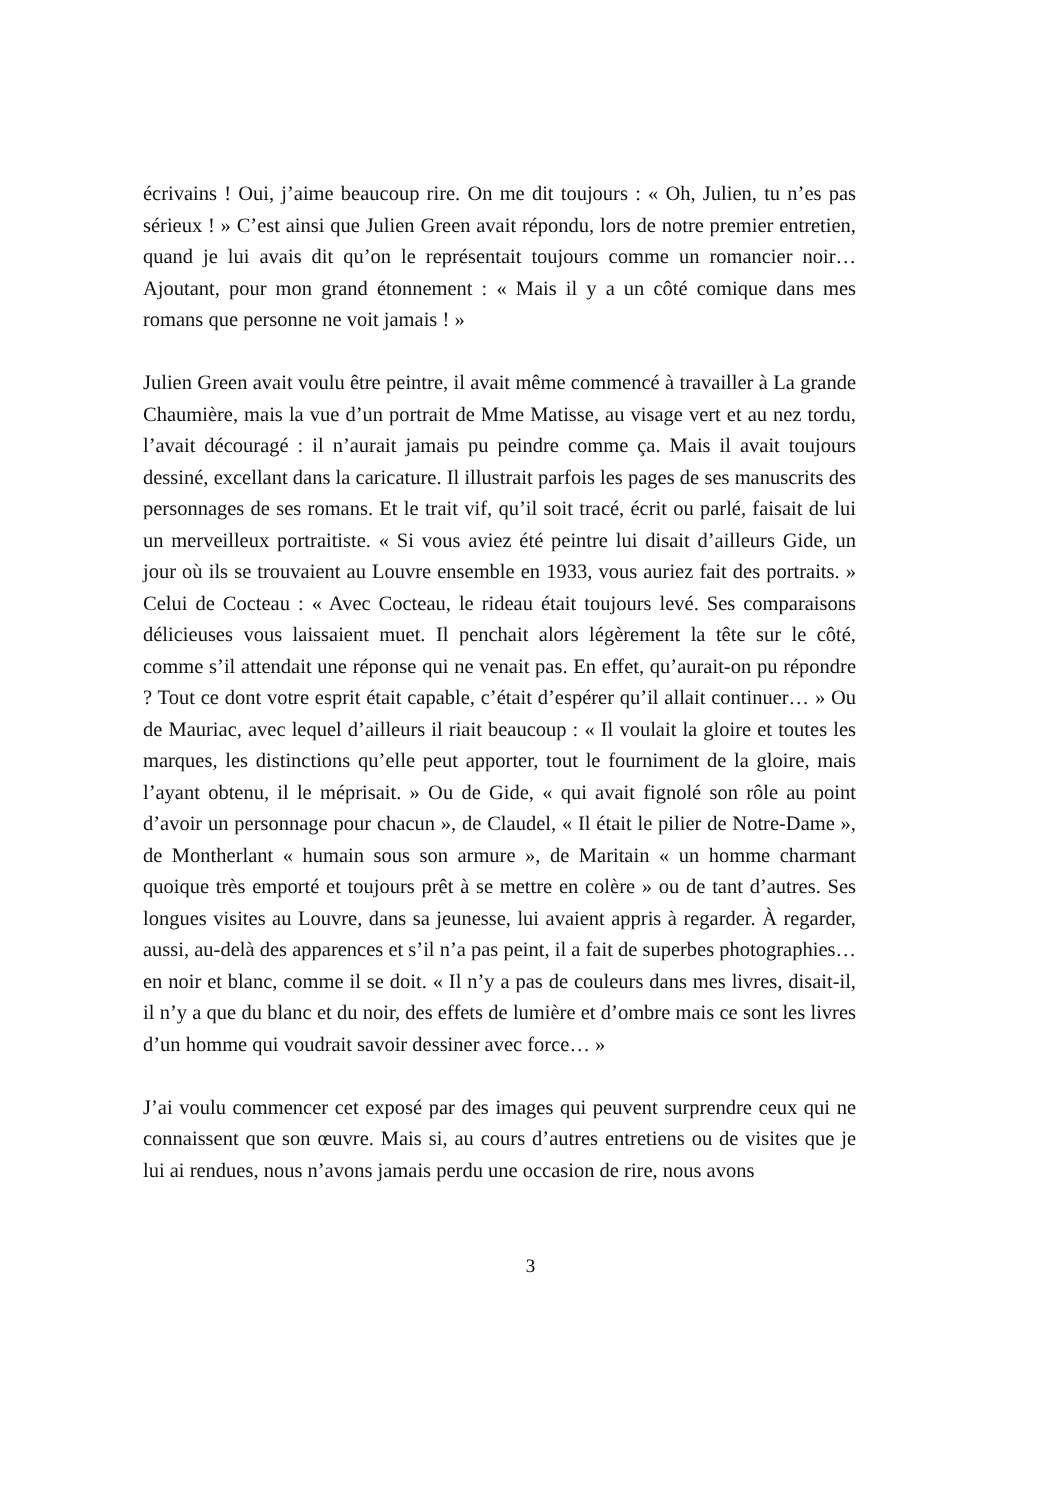écrivains ! Oui, j’aime beaucoup rire. On me dit toujours : « Oh, Julien, tu n’es pas sérieux ! » C’est ainsi que Julien Green avait répondu, lors de notre premier entretien, quand je lui avais dit qu’on le représentait toujours comme un romancier noir… Ajoutant, pour mon grand étonnement : « Mais il y a un côté comique dans mes romans que personne ne voit jamais ! »
Julien Green avait voulu être peintre, il avait même commencé à travailler à La grande Chaumière, mais la vue d’un portrait de Mme Matisse, au visage vert et au nez tordu, l’avait découragé : il n’aurait jamais pu peindre comme ça. Mais il avait toujours dessiné, excellant dans la caricature. Il illustrait parfois les pages de ses manuscrits des personnages de ses romans. Et le trait vif, qu’il soit tracé, écrit ou parlé, faisait de lui un merveilleux portraitiste. « Si vous aviez été peintre lui disait d’ailleurs Gide, un jour où ils se trouvaient au Louvre ensemble en 1933, vous auriez fait des portraits. » Celui de Cocteau : « Avec Cocteau, le rideau était toujours levé. Ses comparaisons délicieuses vous laissaient muet. Il penchait alors légèrement la tête sur le côté, comme s’il attendait une réponse qui ne venait pas. En effet, qu’aurait-on pu répondre ? Tout ce dont votre esprit était capable, c’était d’espérer qu’il allait continuer… » Ou de Mauriac, avec lequel d’ailleurs il riait beaucoup : « Il voulait la gloire et toutes les marques, les distinctions qu’elle peut apporter, tout le fourniment de la gloire, mais l’ayant obtenu, il le méprisait. » Ou de Gide, « qui avait fignolé son rôle au point d’avoir un personnage pour chacun », de Claudel, « Il était le pilier de Notre-Dame », de Montherlant « humain sous son armure », de Maritain « un homme charmant quoique très emporté et toujours prêt à se mettre en colère » ou de tant d’autres. Ses longues visites au Louvre, dans sa jeunesse, lui avaient appris à regarder. À regarder, aussi, au-delà des apparences et s’il n’a pas peint, il a fait de superbes photographies… en noir et blanc, comme il se doit. « Il n’y a pas de couleurs dans mes livres, disait-il, il n’y a que du blanc et du noir, des effets de lumière et d’ombre mais ce sont les livres d’un homme qui voudrait savoir dessiner avec force… »
J’ai voulu commencer cet exposé par des images qui peuvent surprendre ceux qui ne connaissent que son œuvre. Mais si, au cours d’autres entretiens ou de visites que je lui ai rendues, nous n’avons jamais perdu une occasion de rire, nous avons
3